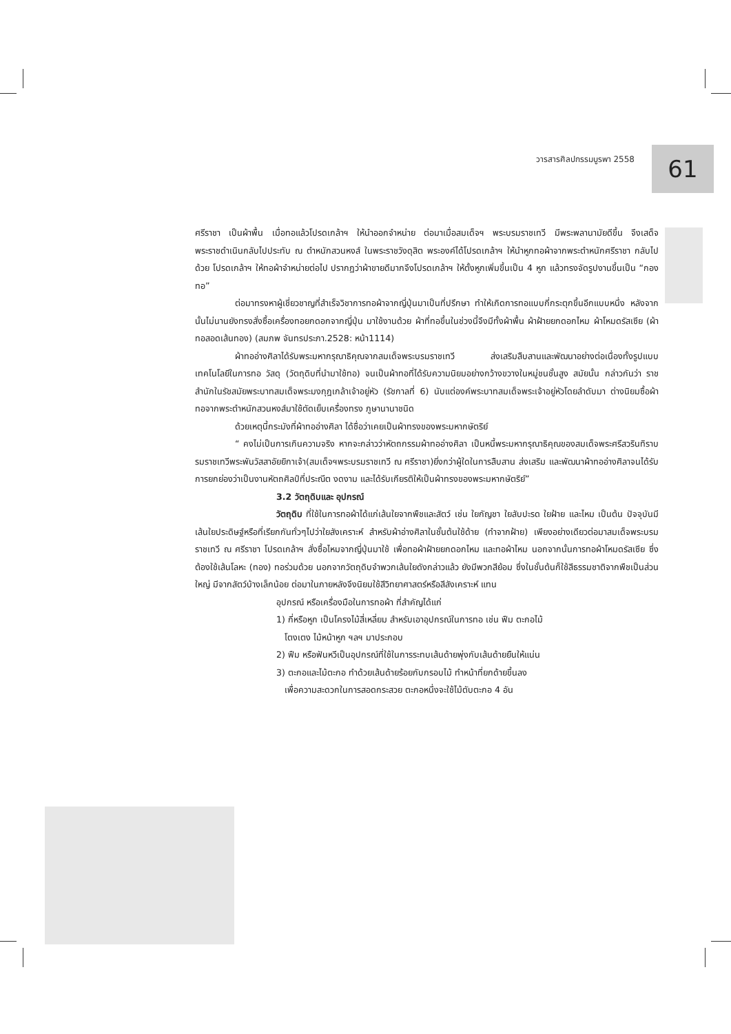วารสารศิลปกรรมบูรพา 2558 61
ศรีราชา เป็นผ้าพื้น เมื่อทอแล้วโปรดเกล้าฯ ให้นำออกจำหน่าย ต่อมาเมื่อสมเด็จฯ พระบรมราชเทวี มีพระพลานามัยดีขึ้น จึงเสด็จพระราชดำเนินกลับไปประทับ ณ ตำหนักสวนหงส์ ในพระราชวังดุสิต พระองค์ได้โปรดเกล้าฯ ให้นำหูกทอผ้าจากพระตำหนักศรีราชา กลับไปด้วย โปรดเกล้าฯ ให้ทอผ้าจำหน่ายต่อไป ปรากฏว่าผ้าขายดีมากจึงโปรดเกล้าฯ ให้ตั้งหูกเพิ่มขึ้นเป็น 4 หูก แล้วทรงจัดรูปงานขึ้นเป็น “กองทอ”
ต่อมาทรงหาผู้เชี่ยวชาญที่สำเร็จวิชาการทอผ้าจากญี่ปุ่นมาเป็นที่ปรึกษา ทำให้เกิดการทอแบบกี่กระตุกขึ้นอีกแบบหนึ่ง หลังจากนั้นไม่นานยังทรงสั่งซื้อเครื่องทอยกดอกจากญี่ปุ่น มาใช้งานด้วย ผ้าที่ทอขึ้นในช่วงนี้จึงมีทั้งผ้าพื้น ผ้าฝ้ายยกดอกไหม ผ้าโหมดรัสเซีย (ผ้าทอสอดเส้นทอง) (สมภพ จันทรประภา.2528: หน้า1114)
ผ้าทออ่างศิลาได้รับพระมหากรุณาธิคุณจากสมเด็จพระบรมราชเทวี ส่งเสริมสืบสานและพัฒนาอย่างต่อเนื่องทั้งรูปแบบ เทคโนโลยีในการทอ วัสดุ (วัตถุดิบที่นำมาใช้ทอ) จนเป็นผ้าทอที่ได้รับความนิยมอย่างกว้างขวางในหมู่ชนชั้นสูง สมัยนั้น กล่าวกันว่า ราชสำนักในรัชสมัยพระบาทสมเด็จพระมงกุฎเกล้าเจ้าอยู่หัว (รัชกาลที่ 6) นับแต่องค์พระบาทสมเด็จพระเจ้าอยู่หัวโดยลำดับมา ต่างนิยมซื้อผ้าทอจากพระตำหนักสวนหงส์มาใช้ตัดเย็บเครื่องทรง ภูษานานาชนิด
ด้วยเหตุนี้กระมังที่ผ้าทออ่างศิลา ได้ชื่อว่าเคยเป็นผ้าทรงของพระมหากษัตริย์
“ คงไม่เป็นการเกินความจริง หากจะกล่าวว่าหัตถกรรมผ้าทออ่างศิลา เป็นหนี้พระมหากรุณาธิคุณของสมเด็จพระศรีสวรินทิราบรมราชเทวีพระพันวัสสาอัยยิกาเจ้า(สมเด็จฯพระบรมราชเทวี ณ ศรีราชา)ยิ่งกว่าผู้ใดในการสืบสาน ส่งเสริม และพัฒนาผ้าทออ่างศิลาจนได้รับการยกย่องว่าเป็นงานหัตถศิลป์ที่ประณีต งดงาม และได้รับเกียรติให้เป็นผ้าทรงของพระมหากษัตริย์”
3.2 วัตถุดิบและ อุปกรณ์
วัตถุดิบ ที่ใช้ในการทอผ้าได้แก่เส้นใยจากพืชและสัตว์ เช่น ใยกัญชา ใยสับปะรด ใยฝ้าย และไหม เป็นต้น ปัจจุบันมีเส้นใยประดิษฐ์หรือที่เรียกกันทั่วๆไปว่าใยสังเคราะห์ สำหรับผ้าอ่างศิลาในชั้นต้นใช้ด้าย (ทำจากฝ้าย) เพียงอย่างเดียวต่อมาสมเด็จพระบรมราชเทวี ณ ศรีราชา โปรดเกล้าฯ สั่งซื้อไหมจากญี่ปุ่นมาใช้ เพื่อทอผ้าฝ้ายยกดอกไหม และทอผ้าไหม นอกจากนั้นการทอผ้าโหมดรัสเซีย ซึ่งต้องใช้เส้นโลหะ (ทอง) ทอร่วมด้วย นอกจากวัตถุดิบจำพวกเส้นใยดังกล่าวแล้ว ยังมีพวกสีย้อม ซึ่งในชั้นต้นก็ใช้สีธรรมชาติจากพืชเป็นส่วนใหญ่ มีจากสัตว์บ้างเล็กน้อย ต่อมาในภายหลังจึงนิยมใช้สีวิทยาศาสตร์หรือสีสังเคราะห์ แทน
อุปกรณ์ หรือเครื่องมือในการทอผ้า ที่สำคัญได้แก่
1) กี่หรือหูก เป็นโครงไม้สี่เหลี่ยม สำหรับเอาอุปกรณ์ในการทอ เช่น ฟืม ตะกอไม้
โตงเตง ไม้หน้าหูก ฯลฯ มาประกอบ
2) ฟืม หรือฟันหวีเป็นอุปกรณ์ที่ใช้ในการระทบเส้นด้ายพุ่งกับเส้นด้ายยืนให้แน่น
3) ตะกอและไม้ตะกอ ทำด้วยเส้นด้ายร้อยกับกรอบไม้ ทำหน้าที่ยกด้ายขึ้นลง
เพื่อความสะดวกในการสอดกระสวย ตะกอหนึ่งจะใช้ไม้ตับตะกอ 4 อัน